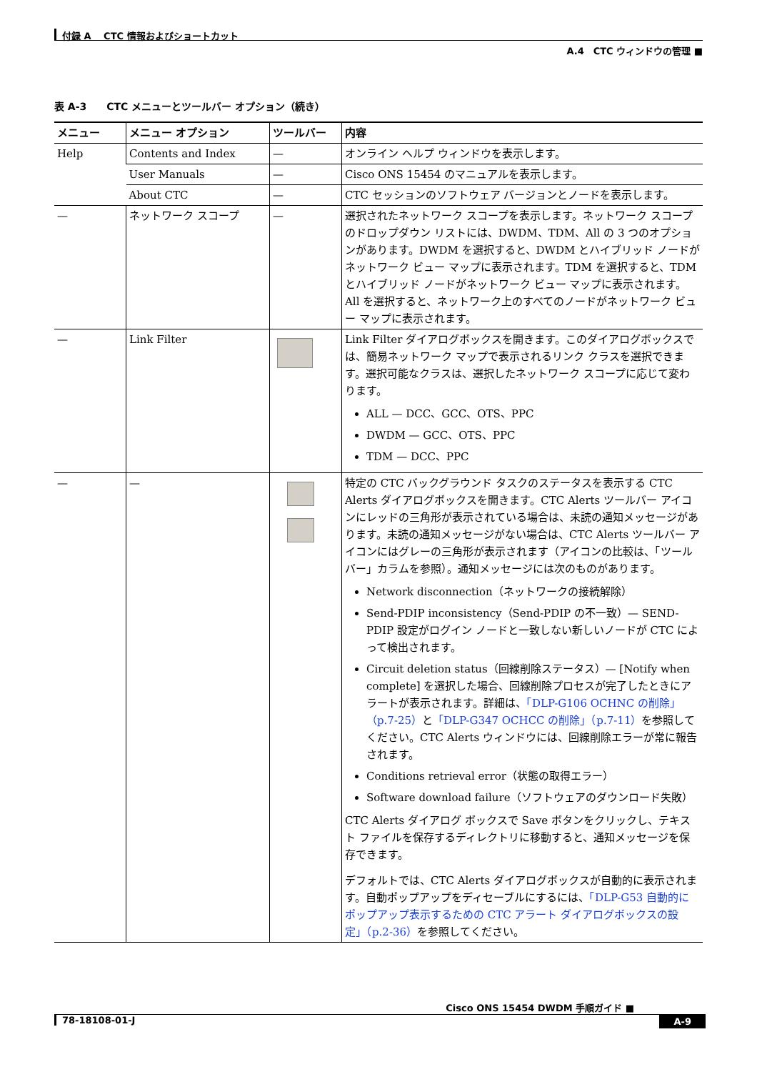付録 A　 CTC 情報およびショートカット
A.4　CTC ウィンドウの管理 ■
表 A-3　　CTC メニューとツールバー オプション（続き）
| メニュー | メニュー オプション | ツールバー | 内容 |
| --- | --- | --- | --- |
| Help | Contents and Index | — | オンライン ヘルプ ウィンドウを表示します。 |
| | User Manuals | — | Cisco ONS 15454 のマニュアルを表示します。 |
| | About CTC | — | CTC セッションのソフトウェア バージョンとノードを表示します。 |
| — | ネットワーク スコープ | — | 選択されたネットワーク スコープを表示します。ネットワーク スコープのドロップダウン リストには、DWDM、TDM、All の 3 つのオプションがあります。DWDM を選択すると、DWDM とハイブリッド ノードがネットワーク ビュー マップに表示されます。TDM を選択すると、TDM とハイブリッド ノードがネットワーク ビュー マップに表示されます。All を選択すると、ネットワーク上のすべてのノードがネットワーク ビュー マップに表示されます。 |
| — | Link Filter | | Link Filter ダイアログボックスを開きます。このダイアログボックスでは、簡易ネットワーク マップで表示されるリンク クラスを選択できます。選択可能なクラスは、選択したネットワーク スコープに応じて変わります。 ALL — DCC、GCC、OTS、PPC DWDM — GCC、OTS、PPC TDM — DCC、PPC |
| — | — | | 特定の CTC バックグラウンド タスクのステータスを表示する CTC Alerts ダイアログボックスを開きます。CTC Alerts ツールバー アイコンにレッドの三角形が表示されている場合は、未読の通知メッセージがあります。未読の通知メッセージがない場合は、CTC Alerts ツールバー アイコンにはグレーの三角形が表示されます（アイコンの比較は、「ツールバー」カラムを参照）。通知メッセージには次のものがあります。 Network disconnection（ネットワークの接続解除） Send-PDIP inconsistency（Send-PDIP の不一致）— SEND-PDIP 設定がログイン ノードと一致しない新しいノードが CTC によって検出されます。 Circuit deletion status（回線削除ステータス）— [Notify when complete] を選択した場合、回線削除プロセスが完了したときにアラートが表示されます。詳細は、 「DLP-G106 OCHNC の削除」（p.7-25） と 「DLP-G347 OCHCC の削除」（p.7-11） を参照してください。CTC Alerts ウィンドウには、回線削除エラーが常に報告されます。 Conditions retrieval error（状態の取得エラー） Software download failure（ソフトウェアのダウンロード失敗） CTC Alerts ダイアログ ボックスで Save ボタンをクリックし、テキスト ファイルを保存するディレクトリに移動すると、通知メッセージを保存できます。 デフォルトでは、CTC Alerts ダイアログボックスが自動的に表示されます。自動ポップアップをディセーブルにするには、 「DLP-G53 自動的にポップアップ表示するための CTC アラート ダイアログボックスの設定」（p.2-36） を参照してください。 |
Cisco ONS 15454 DWDM 手順ガイド ■
A-9 78-18108-01-J